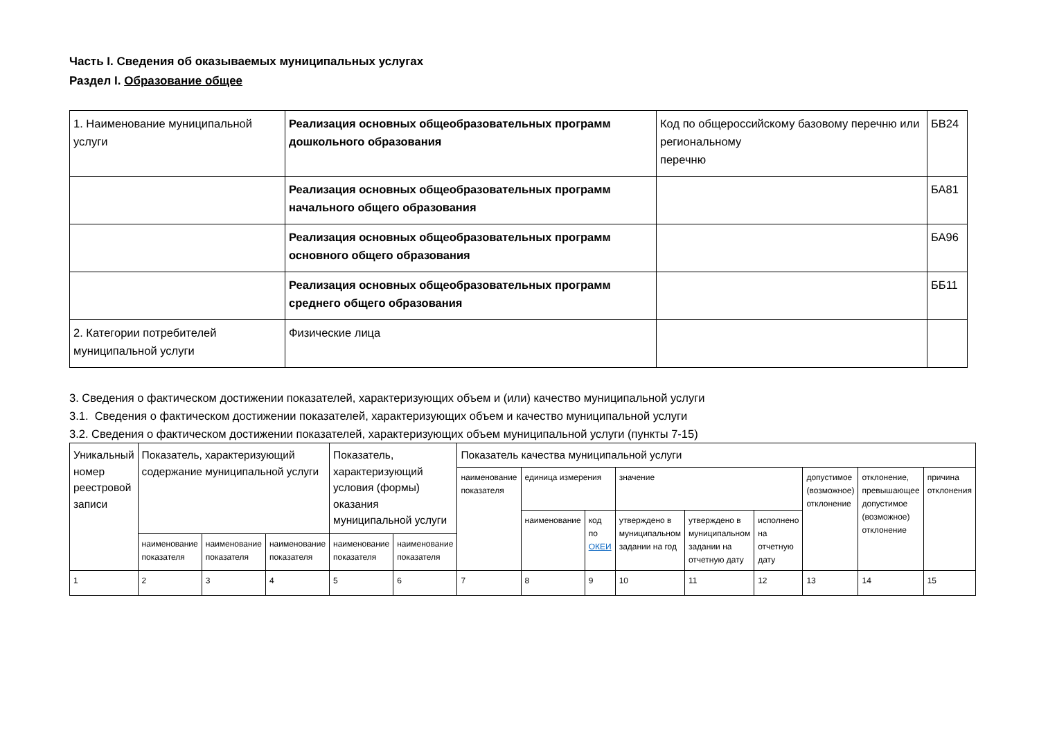Часть I. Сведения об оказываемых муниципальных услугах
Раздел I. Образование общее
| 1. Наименование муниципальной услуги | Реализация основных общеобразовательных программ дошкольного образования | Код по общероссийскому базовому перечню или региональному перечню | БВ24 |
| | Реализация основных общеобразовательных программ начального общего образования | | БА81 |
| | Реализация основных общеобразовательных программ основного общего образования | | БА96 |
| | Реализация основных общеобразовательных программ среднего общего образования | | ББ11 |
| 2. Категории потребителей муниципальной услуги | Физические лица | | |
3. Сведения о фактическом достижении показателей, характеризующих объем и (или) качество муниципальной услуги
3.1. Сведения о фактическом достижении показателей, характеризующих объем и качество муниципальной услуги
3.2. Сведения о фактическом достижении показателей, характеризующих объем муниципальной услуги (пункты 7-15)
| Уникальный номер реестровой записи | Показатель, характеризующий содержание муниципальной услуги | | | Показатель, характеризующий условия (формы) оказания муниципальной услуги | | Показатель качества муниципальной услуги | | | | | | | | |
| --- | --- | --- | --- | --- | --- | --- | --- | --- | --- | --- | --- | --- | --- | --- |
| | | | | | | наименование показателя | единица измерения | | значение | | | допустимое (возможное) отклонение | отклонение, превышающее допустимое (возможное) отклонение | причина отклонения |
| | | | | | | | наименование | код по ОКЕИ | утверждено в муниципальном задании на год | утверждено в муниципальном задании на отчетную дату | исполнено на отчетную дату | | | |
| | наименование показателя | наименование показателя | наименование показателя | наименование показателя | наименование показателя | | | | | | | | | |
| 1 | 2 | 3 | 4 | 5 | 6 | 7 | 8 | 9 | 10 | 11 | 12 | 13 | 14 | 15 |